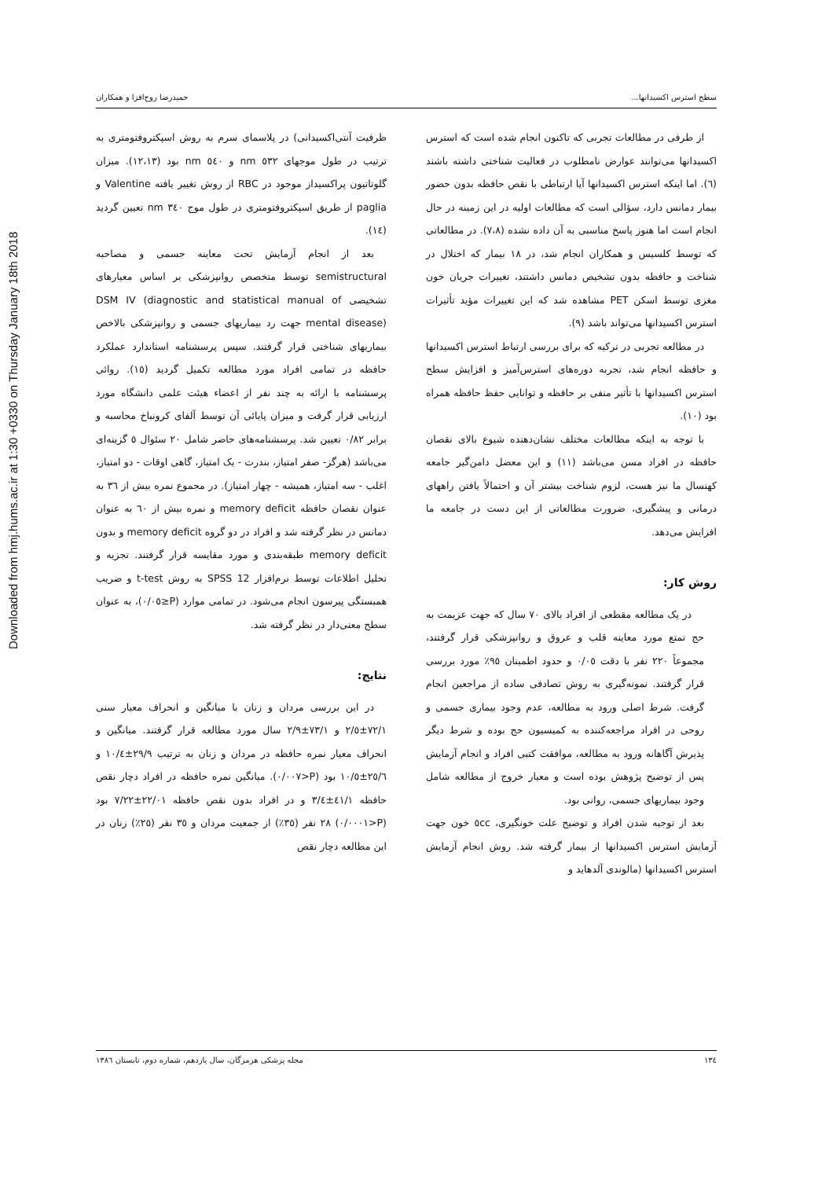Downloaded from hmj.hums.ac.ir at 1:30 +0330 on Thursday January 18th 2018
سطح استرس اکسیدانها... حمیدرضا روح‌افزا و همکاران
از طرفی در مطالعات تجربی که تاکنون انجام شده است که استرس اکسیدانها می‌توانند عوارض نامطلوب در فعالیت شناختی داشته باشند (٦). اما اینکه استرس اکسیدانها آیا ارتباطی با نقص حافظه بدون حضور بیمار دمانس دارد، سؤالی است که مطالعات اولیه در این زمینه در حال انجام است اما هنوز پاسخ مناسبی به آن داده نشده (٧،٨). در مطالعاتی که توسط کلسیس و همکاران انجام شد، در ١٨ بیمار که اختلال در شناخت و حافظه بدون تشخیص دمانس داشتند، تغییرات جریان خون مغزی توسط اسکن PET مشاهده شد که این تغییرات مؤید تأثیرات استرس اکسیدانها می‌تواند باشد (٩).
در مطالعه تجربی در ترکیه که برای بررسی ارتباط استرس اکسیدانها و حافظه انجام شد، تجربه دوره‌های استرس‌آمیز و افزایش سطح استرس اکسیدانها با تأثیر منفی بر حافظه و توانایی حفظ حافظه همراه بود (١٠).
با توجه به اینکه مطالعات مختلف نشان‌دهنده شیوع بالای نقصان حافظه در افراد مسن می‌باشد (١١) و این معضل دامن‌گیر جامعه کهنسال ما نیز هست، لزوم شناخت بیشتر آن و احتمالاً یافتن راههای درمانی و پیشگیری، ضرورت مطالعاتی از این دست در جامعه ما افزایش می‌دهد.
روش کار:
در یک مطالعه مقطعی از افراد بالای ٧٠ سال که جهت عزیمت به حج تمتع مورد معاینه قلب و عروق و روانپزشکی قرار گرفتند، مجموعاً ٢٢٠ نفر با دقت ٠/٠٥ و حدود اطمینان ٩٥٪ مورد بررسی قرار گرفتند. نمونه‌گیری به روش تصادفی ساده از مراجعین انجام گرفت. شرط اصلی ورود به مطالعه، عدم وجود بیماری جسمی و روحی در افراد مراجعه‌کننده به کمیسیون حج بوده و شرط دیگر پذیرش آگاهانه ورود به مطالعه، موافقت کتبی افراد و انجام آزمایش پس از توضیح پژوهش بوده است و معیار خروج از مطالعه شامل وجود بیماریهای جسمی، روانی بود.
بعد از توجیه شدن افراد و توضیح علت خونگیری، ٥cc خون جهت آزمایش استرس اکسیدانها از بیمار گرفته شد. روش انجام آزمایش استرس اکسیدانها (مالوندی آلدهاید و
ظرفیت آنتی‌اکسیدانی) در پلاسمای سرم به روش اسپکتروفتومتری به ترتیب در طول موجهای ٥٣٢ nm و ٥٤٠ nm بود (١٢،١٣). میزان گلوتاتیون پراکسیداز موجود در RBC از روش تغییر یافته Valentine و paglia از طریق اسپکتروفتومتری در طول موج ٣٤٠ nm تعیین گردید (١٤).
بعد از انجام آزمایش تحت معاینه جسمی و مصاحبه semistructural توسط متخصص روانپزشکی بر اساس معیارهای تشخیصی DSM IV (diagnostic and statistical manual of mental disease) جهت رد بیماریهای جسمی و روانپزشکی بالاخص بیماریهای شناختی قرار گرفتند. سپس پرسشنامه استاندارد عملکرد حافظه در تمامی افراد مورد مطالعه تکمیل گردید (١٥). روائی پرسشنامه با ارائه به چند نفر از اعضاء هیئت علمی دانشگاه مورد ارزیابی قرار گرفت و میزان پایائی آن توسط آلفای کرونباخ محاسبه و برابر ٠/٨٢ تعیین شد. پرسشنامه‌های حاضر شامل ٢٠ سئوال ٥ گزینه‌ای می‌باشد (هرگز- صفر امتیاز، بندرت - یک امتیاز، گاهی اوقات - دو امتیاز، اغلب - سه امتیاز، همیشه - چهار امتیاز). در مجموع نمره بیش از ٣٦ به عنوان نقصان حافظه memory deficit و نمره بیش از ٦٠ به عنوان دمانس در نظر گرفته شد و افراد در دو گروه memory deficit و بدون memory deficit طبقه‌بندی و مورد مقایسه قرار گرفتند. تجزیه و تحلیل اطلاعات توسط نرم‌افزار SPSS 12 به روش t-test و ضریب همبستگی پیرسون انجام می‌شود. در تمامی موارد (P≤٠/٠٥)، به عنوان سطح معنی‌دار در نظر گرفته شد.
نتایج:
در این بررسی مردان و زنان با میانگین و انحراف معیار سنی ٧٢/١±٢/٥ و ٧٣/١±٢/٩ سال مورد مطالعه قرار گرفتند. میانگین و انحراف معیار نمره حافظه در مردان و زنان به ترتیب ٢٩/٩±١٠/٤ و ٢٥/٦±١٠/٥ بود (P<٠/٠٠٧). میانگین نمره حافظه در افراد دچار نقص حافظه ٤١/١±٣/٤ و در افراد بدون نقص حافظه ٢٢/٠١±٧/٢٢ بود (P<٠/٠٠٠١) ٢٨ نفر (٣٥٪) از جمعیت مردان و ٣٥ نفر (٢٥٪) زنان در این مطالعه دچار نقص
١٣٤ مجله پزشکی هرمزگان، سال یازدهم، شماره دوم، تابستان ١٣٨٦